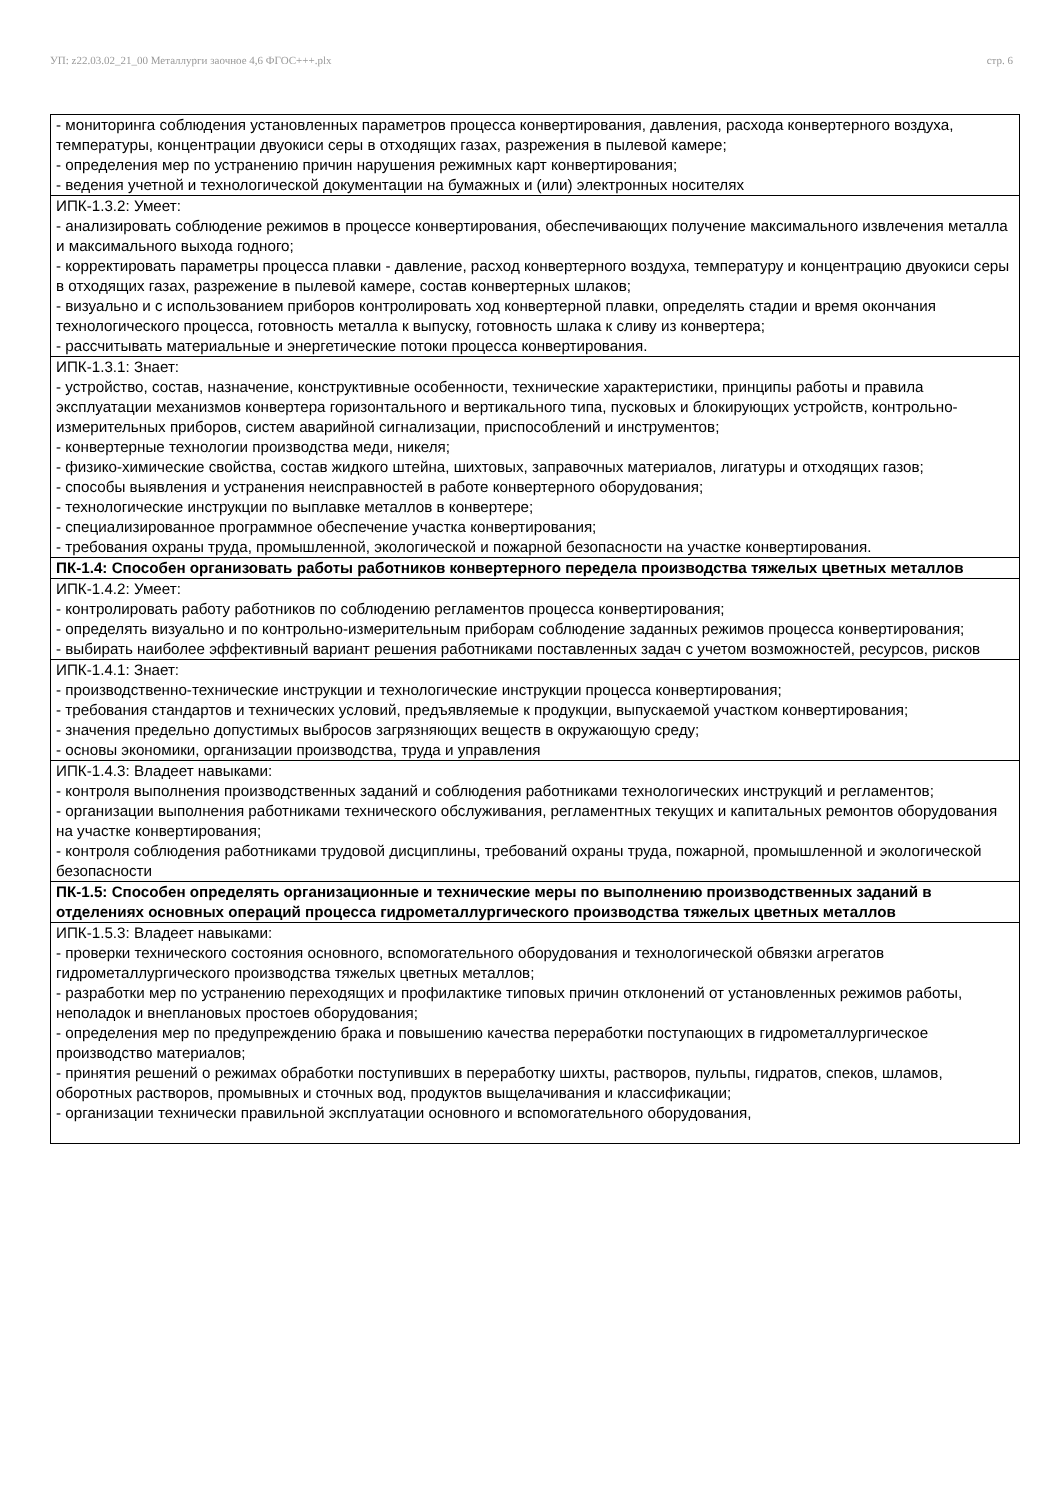УП: z22.03.02_21_00 Металлурги заочное 4,6 ФГОС+++.plx стр. 6
| - мониторинга соблюдения установленных параметров процесса конвертирования, давления, расхода конвертерного воздуха, температуры, концентрации двуокиси серы в отходящих газах, разрежения в пылевой камере; - определения мер по устранению причин нарушения режимных карт конвертирования; - ведения учетной и технологической документации на бумажных и (или) электронных носителях |
| ИПК-1.3.2: Умеет: - анализировать соблюдение режимов в процессе конвертирования, обеспечивающих получение максимального извлечения металла и максимального выхода годного; - корректировать параметры процесса плавки - давление, расход конвертерного воздуха, температуру и концентрацию двуокиси серы в отходящих газах, разрежение в пылевой камере, состав конвертерных шлаков; - визуально и с использованием приборов контролировать ход конвертерной плавки, определять стадии и время окончания технологического процесса, готовность металла к выпуску, готовность шлака к сливу из конвертера; - рассчитывать материальные и энергетические потоки процесса конвертирования. |
| ИПК-1.3.1: Знает: - устройство, состав, назначение, конструктивные особенности, технические характеристики, принципы работы и правила эксплуатации механизмов конвертера горизонтального и вертикального типа, пусковых и блокирующих устройств, контрольно-измерительных приборов, систем аварийной сигнализации, приспособлений и инструментов; - конвертерные технологии производства меди, никеля; - физико-химические свойства, состав жидкого штейна, шихтовых, заправочных материалов, лигатуры и отходящих газов; - способы выявления и устранения неисправностей в работе конвертерного оборудования; - технологические инструкции по выплавке металлов в конвертере; - специализированное программное обеспечение участка конвертирования; - требования охраны труда, промышленной, экологической и пожарной безопасности на участке конвертирования. |
| ПК-1.4: Способен организовать работы работников конвертерного передела производства тяжелых цветных металлов |
| ИПК-1.4.2: Умеет: - контролировать работу работников по соблюдению регламентов процесса конвертирования; - определять визуально и по контрольно-измерительным приборам соблюдение заданных режимов процесса конвертирования; - выбирать наиболее эффективный вариант решения работниками поставленных задач с учетом возможностей, ресурсов, рисков |
| ИПК-1.4.1: Знает: - производственно-технические инструкции и технологические инструкции процесса конвертирования; - требования стандартов и технических условий, предъявляемые к продукции, выпускаемой участком конвертирования; - значения предельно допустимых выбросов загрязняющих веществ в окружающую среду; - основы экономики, организации производства, труда и управления |
| ИПК-1.4.3: Владеет навыками: - контроля выполнения производственных заданий и соблюдения работниками технологических инструкций и регламентов; - организации выполнения работниками технического обслуживания, регламентных текущих и капитальных ремонтов оборудования на участке конвертирования; - контроля соблюдения работниками трудовой дисциплины, требований охраны труда, пожарной, промышленной и экологической безопасности |
| ПК-1.5: Способен определять организационные и технические меры по выполнению производственных заданий в отделениях основных операций процесса гидрометаллургического производства тяжелых цветных металлов |
| ИПК-1.5.3: Владеет навыками: - проверки технического состояния основного, вспомогательного оборудования и технологической обвязки агрегатов гидрометаллургического производства тяжелых цветных металлов; - разработки мер по устранению переходящих и профилактике типовых причин отклонений от установленных режимов работы, неполадок и внеплановых простоев оборудования; - определения мер по предупреждению брака и повышению качества переработки поступающих в гидрометаллургическое производство материалов; - принятия решений о режимах обработки поступивших в переработку шихты, растворов, пульпы, гидратов, спеков, шламов, оборотных растворов, промывных и сточных вод, продуктов выщелачивания и классификации; - организации технически правильной эксплуатации основного и вспомогательного оборудования, |